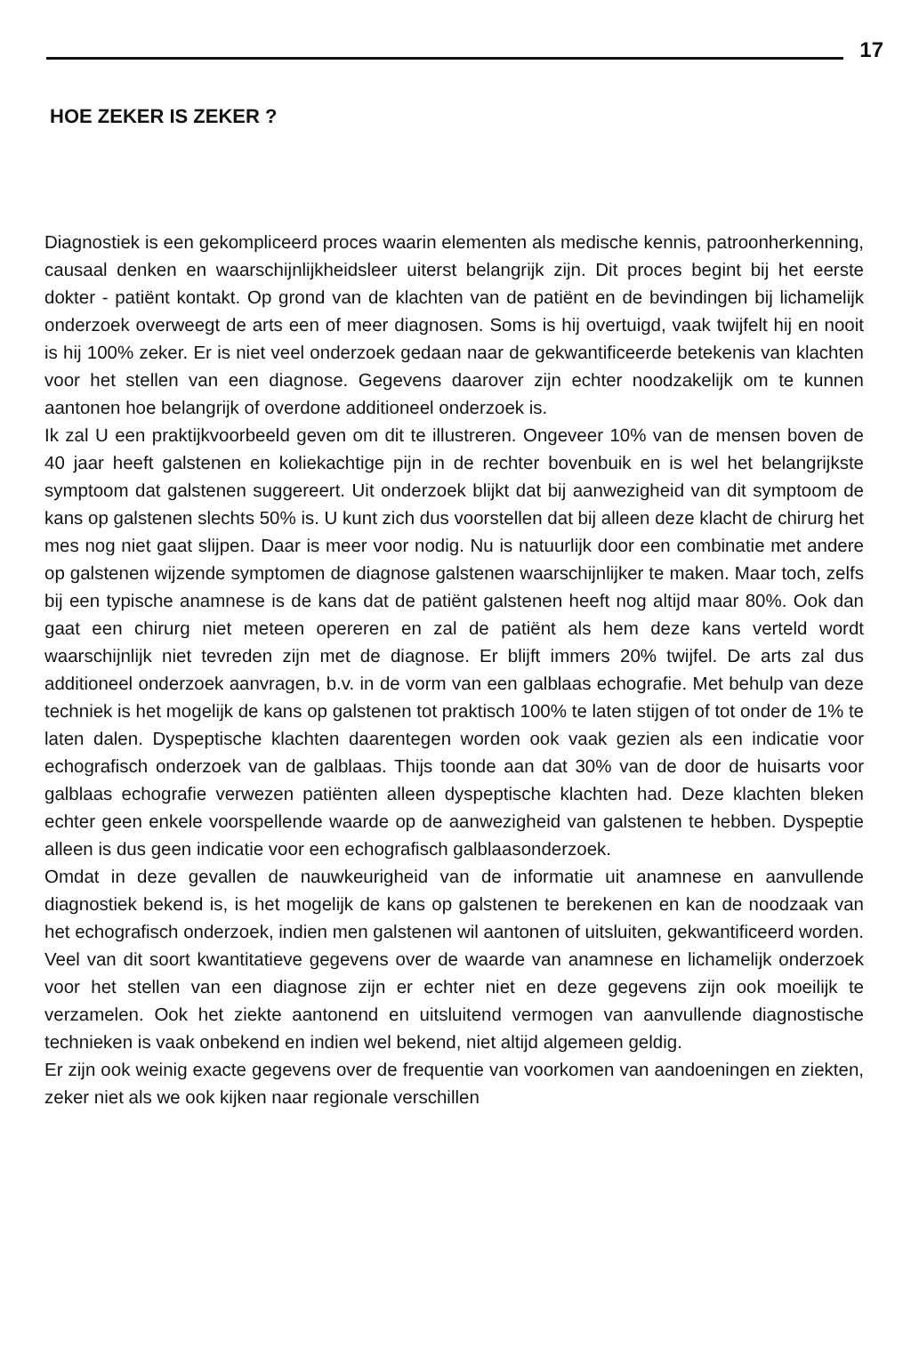17
HOE ZEKER IS ZEKER ?
Diagnostiek is een gekompliceerd proces waarin elementen als medische kennis, patroonherkenning, causaal denken en waarschijnlijkheidsleer uiterst belangrijk zijn. Dit proces begint bij het eerste dokter - patiënt kontakt. Op grond van de klachten van de patiënt en de bevindingen bij lichamelijk onderzoek overweegt de arts een of meer diagnosen. Soms is hij overtuigd, vaak twijfelt hij en nooit is hij 100% zeker. Er is niet veel onderzoek gedaan naar de gekwantificeerde betekenis van klachten voor het stellen van een diagnose. Gegevens daarover zijn echter noodzakelijk om te kunnen aantonen hoe belangrijk of overdone additioneel onderzoek is.
Ik zal U een praktijkvoorbeeld geven om dit te illustreren. Ongeveer 10% van de mensen boven de 40 jaar heeft galstenen en koliekachtige pijn in de rechter bovenbuik en is wel het belangrijkste symptoom dat galstenen suggereert. Uit onderzoek blijkt dat bij aanwezigheid van dit symptoom de kans op galstenen slechts 50% is. U kunt zich dus voorstellen dat bij alleen deze klacht de chirurg het mes nog niet gaat slijpen. Daar is meer voor nodig. Nu is natuurlijk door een combinatie met andere op galstenen wijzende symptomen de diagnose galstenen waarschijnlijker te maken. Maar toch, zelfs bij een typische anamnese is de kans dat de patiënt galstenen heeft nog altijd maar 80%. Ook dan gaat een chirurg niet meteen opereren en zal de patiënt als hem deze kans verteld wordt waarschijnlijk niet tevreden zijn met de diagnose. Er blijft immers 20% twijfel. De arts zal dus additioneel onderzoek aanvragen, b.v. in de vorm van een galblaas echografie. Met behulp van deze techniek is het mogelijk de kans op galstenen tot praktisch 100% te laten stijgen of tot onder de 1% te laten dalen. Dyspeptische klachten daarentegen worden ook vaak gezien als een indicatie voor echografisch onderzoek van de galblaas. Thijs toonde aan dat 30% van de door de huisarts voor galblaas echografie verwezen patiënten alleen dyspeptische klachten had. Deze klachten bleken echter geen enkele voorspellende waarde op de aanwezigheid van galstenen te hebben. Dyspeptie alleen is dus geen indicatie voor een echografisch galblaasonderzoek.
Omdat in deze gevallen de nauwkeurigheid van de informatie uit anamnese en aanvullende diagnostiek bekend is, is het mogelijk de kans op galstenen te berekenen en kan de noodzaak van het echografisch onderzoek, indien men galstenen wil aantonen of uitsluiten, gekwantificeerd worden. Veel van dit soort kwantitatieve gegevens over de waarde van anamnese en lichamelijk onderzoek voor het stellen van een diagnose zijn er echter niet en deze gegevens zijn ook moeilijk te verzamelen. Ook het ziekte aantonend en uitsluitend vermogen van aanvullende diagnostische technieken is vaak onbekend en indien wel bekend, niet altijd algemeen geldig.
Er zijn ook weinig exacte gegevens over de frequentie van voorkomen van aandoeningen en ziekten, zeker niet als we ook kijken naar regionale verschillen